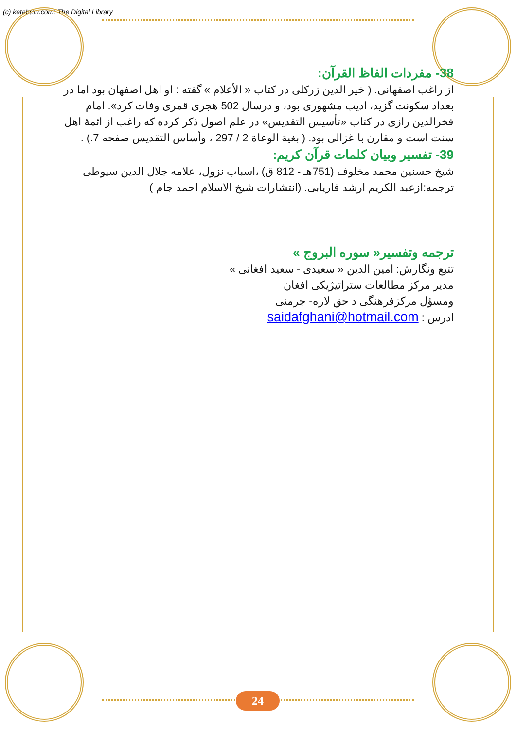(c) ketabton.com: The Digital Library
38- مفردات الفاظ القرآن:
از راغب اصفهانی. ( خیر الدین زرکلی در کتاب « الأعلام » گفته : او اهل اصفهان بود اما در بغداد سکونت گزید، ادیب مشهوری بود، و درسال 502 هجری قمری وفات کرد». امام فخرالدین رازی در کتاب «تأسیس التقدیس» در علم اصول ذکر کرده که راغب از ائمهٔ اهل سنت است و مقارن با غزالی بود. ( بغیة الوعاة 2 / 297 ، وأساس التقدیس صفحه 7.) .
39- تفسیر وبیان کلمات قرآن کریم:
شیخ حسنین محمد مخلوف (751هـ - 812 ق) ،اسباب نزول، علامه جلال الدین سیوطی ترجمه:ازعبد الکریم ارشد فاریابی. (انتشارات شیخ الاسلام احمد جام )
ترجمه وتفسیر« سوره البروج »
تتبع ونگارش: امین الدین « سعیدی - سعید افغانی »
مدیر مرکز مطالعات ستراتیژیکی افغان
ومسؤل مرکزفرهنگی د حق لاره- جرمنی
ادرس : saidafghani@hotmail.com
24